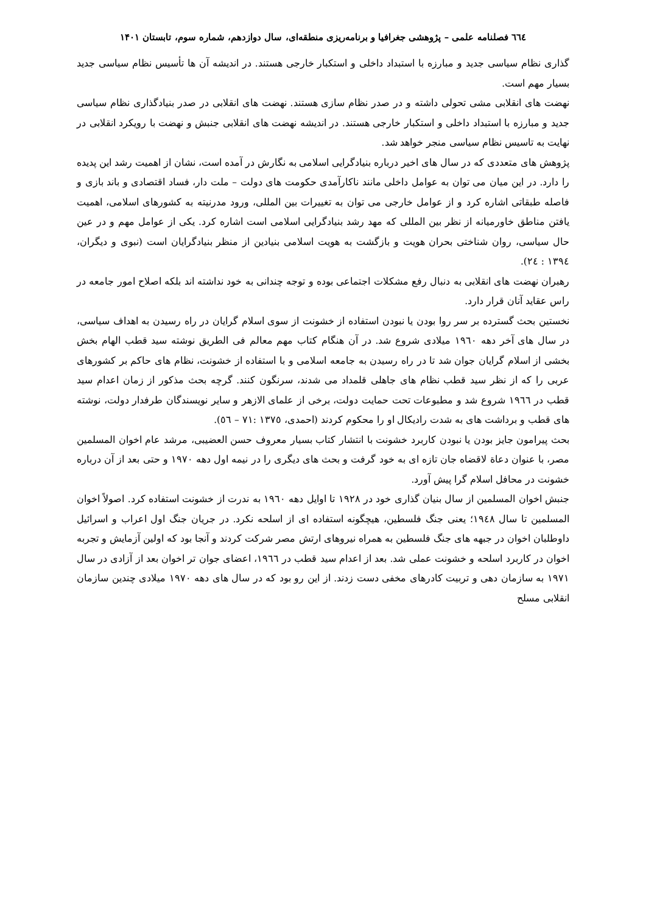٦٦٤ فصلنامه علمی – پژوهشی جغرافیا و برنامه‌ریزی منطقه‌ای، سال دوازدهم، شماره سوم، تابستان ۱۴۰۱
گذاری نظام سیاسی جدید و مبارزه با استبداد داخلی و استکبار خارجی هستند. در اندیشه آن ها تأسیس نظام سیاسی جدید بسیار مهم است.
نهضت های انقلابی مشی تحولی داشته و در صدر نظام سازی هستند. نهضت های انقلابی در صدر بنیادگذاری نظام سیاسی جدید و مبارزه با استبداد داخلی و استکبار خارجی هستند. در اندیشه نهضت های انقلابی جنبش و نهضت با رویکرد انقلابی در نهایت به تاسیس نظام سیاسی منجر خواهد شد.
پژوهش های متعددی که در سال های اخیر درباره بنیادگرایی اسلامی به نگارش در آمده است، نشان از اهمیت رشد این پدیده را دارد. در این میان می توان به عوامل داخلی مانند ناکارآمدی حکومت های دولت – ملت دار، فساد اقتصادی و باند بازی و فاصله طبقاتی اشاره کرد و از عوامل خارجی می توان به تغییرات بین المللی، ورود مدرنیته به کشورهای اسلامی، اهمیت یافتن مناطق خاورمیانه از نظر بین المللی که مهد رشد بنیادگرایی اسلامی است اشاره کرد. یکی از عوامل مهم و در عین حال سیاسی، روان شناختی بحران هویت و بازگشت به هویت اسلامی بنیادین از منظر بنیادگرایان است (نبوی و دیگران، ١٣٩٤ : ٢٤).
رهبران نهضت های انقلابی به دنبال رفع مشکلات اجتماعی بوده و توجه چندانی به خود نداشته اند بلکه اصلاح امور جامعه در راس عقاید آنان قرار دارد.
نخستین بحث گسترده بر سر روا بودن یا نبودن استفاده از خشونت از سوی اسلام گرایان در راه رسیدن به اهداف سیاسی، در سال های آخر دهه ١٩٦٠ میلادی شروع شد. در آن هنگام کتاب مهم معالم فی الطریق نوشته سید قطب الهام بخش بخشی از اسلام گرایان جوان شد تا در راه رسیدن به جامعه اسلامی و با استفاده از خشونت، نظام های حاکم بر کشورهای عربی را که از نظر سید قطب نظام های جاهلی قلمداد می شدند، سرنگون کنند. گرچه بحث مذکور از زمان اعدام سید قطب در ١٩٦٦ شروع شد و مطبوعات تحت حمایت دولت، برخی از علمای الازهر و سایر نویسندگان طرفدار دولت، نوشته های قطب و برداشت های به شدت رادیکال او را محکوم کردند (احمدی، ١٣٧٥ :٧١ – ٥٦).
بحث پیرامون جایز بودن یا نبودن کاربرد خشونت با انتشار کتاب بسیار معروف حسن العضیبی، مرشد عام اخوان المسلمین مصر، با عنوان دعاة لاقضاه جان تازه ای به خود گرفت و بحث های دیگری را در نیمه اول دهه ١٩٧٠ و حتی بعد از آن درباره خشونت در محافل اسلام گرا پیش آورد.
جنبش اخوان المسلمین از سال بنیان گذاری خود در ١٩٢٨ تا اوایل دهه ١٩٦٠ به ندرت از خشونت استفاده کرد. اصولاً اخوان المسلمین تا سال ١٩٤٨؛ یعنی جنگ فلسطین، هیچگونه استفاده ای از اسلحه نکرد. در جریان جنگ اول اعراب و اسرائیل داوطلبان اخوان در جبهه های جنگ فلسطین به همراه نیروهای ارتش مصر شرکت کردند و آنجا بود که اولین آزمایش و تجربه اخوان در کاربرد اسلحه و خشونت عملی شد. بعد از اعدام سید قطب در ١٩٦٦، اعضای جوان تر اخوان بعد از آزادی در سال ١٩٧١ به سازمان دهی و تربیت کادرهای مخفی دست زدند. از این رو بود که در سال های دهه ١٩٧٠ میلادی چندین سازمان انقلابی مسلح